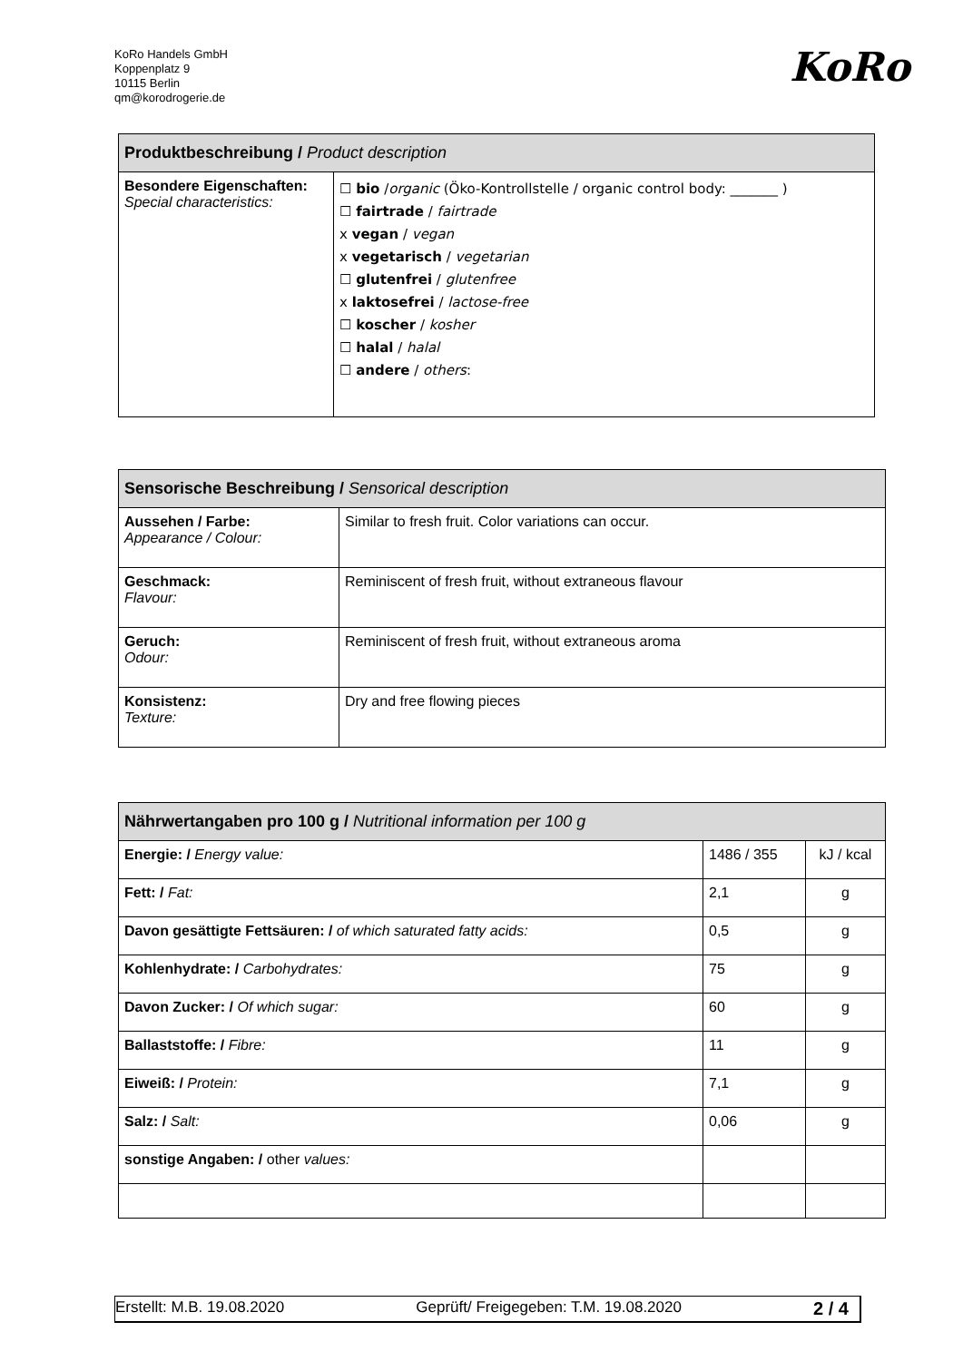KoRo Handels GmbH
Koppenplatz 9
10115 Berlin
qm@korodrogerie.de
KoRo
| Produktbeschreibung / Product description | |
| --- | --- |
| Besondere Eigenschaften: Special characteristics: | ☐ bio / organic (Öko-Kontrollstelle / organic control body: _______ ) ☐ fairtrade / fairtrade x vegan / vegan x vegetarisch / vegetarian ☐ glutenfrei / glutenfree x laktosefrei / lactose-free ☐ koscher / kosher ☐ halal / halal ☐ andere / others : |
| Sensorische Beschreibung / Sensorical description | |
| --- | --- |
| Aussehen / Farbe: Appearance / Colour: | Similar to fresh fruit. Color variations can occur. |
| Geschmack: Flavour: | Reminiscent of fresh fruit, without extraneous flavour |
| Geruch: Odour: | Reminiscent of fresh fruit, without extraneous aroma |
| Konsistenz: Texture: | Dry and free flowing pieces |
| Nährwertangaben pro 100 g / Nutritional information per 100 g | | |
| --- | --- | --- |
| Energie: / Energy value: | 1486 / 355 | kJ / kcal |
| Fett: / Fat: | 2,1 | g |
| Davon gesättigte Fettsäuren: / of which saturated fatty acids: | 0,5 | g |
| Kohlenhydrate: / Carbohydrates: | 75 | g |
| Davon Zucker: / Of which sugar: | 60 | g |
| Ballaststoffe: / Fibre: | 11 | g |
| Eiweiß: / Protein: | 7,1 | g |
| Salz: / Salt: | 0,06 | g |
| sonstige Angaben: / other values: | | |
Erstellt: M.B. 19.08.2020 Geprüft/ Freigegeben: T.M. 19.08.2020 2 / 4